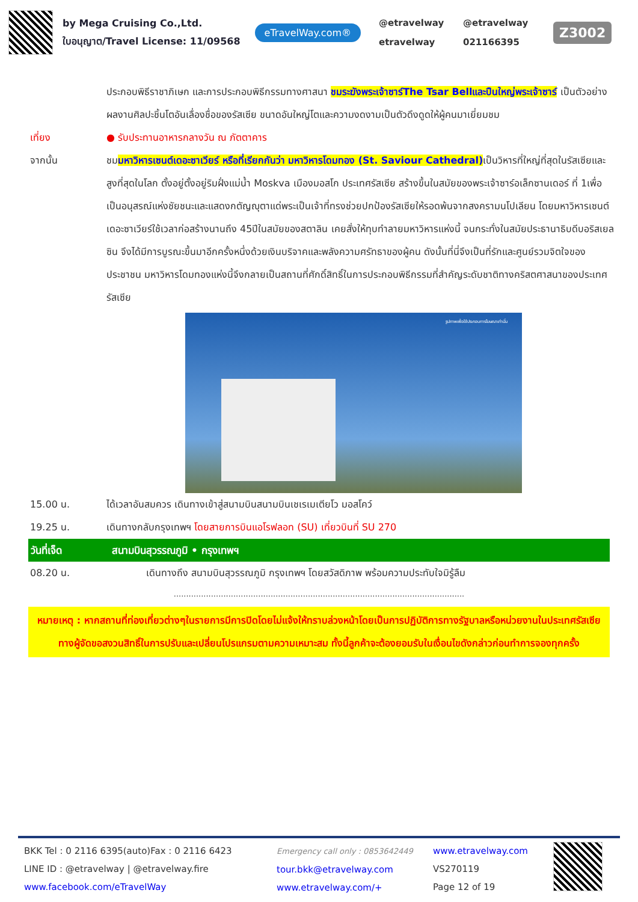by Mega Cruising Co.,Ltd.
ใบอนุญาต/Travel License: 11/09568
eTravelWay.com®
@etravelway @etravelway etravelway 021166395
Z3002
ประกอบพิธีราชาภิเษก และการประกอบพิธีกรรมทางศาสนา ชมระฆังพระเจ้าซาร์The Tsar Bellและปืนใหญ่พระเจ้าซาร์ เป็นตัวอย่างผลงานศิลปะชิ้นโตอันเลื่องชื่อของรัสเซีย ขนาดอันใหญ่โตและความงดงามเป็นตัวดึงดูดให้ผู้คนมาเยี่ยมชม
เที่ยง ● รับประทานอาหารกลางวัน ณ ภัตตาคาร
จากนั้น ชมมหาวิหารเซนต์เดอะซาเวียร์ หรือที่เรียกกันว่า มหาวิหารโดมทอง (St. Saviour Cathedral) เป็นวิหารที่ใหญ่ที่สุดในรัสเซียและสูงที่สุดในโลก ตั้งอยู่ตั้งอยู่ริมฝั่งแม่น้ำ Moskva เมืองมอสโก ประเทศรัสเซีย สร้างขึ้นในสมัยของพระเจ้าซาร์อเล็กซานเดอร์ ที่ 1เพื่อเป็นอนุสรณ์แห่งชัยชนะและแสดงกตัญญุตาแด่พระเป็นเจ้าที่ทรงช่วยปกป้องรัสเซียให้รอดพ้นจากสงครามนโปเลียน โดยมหาวิหารเซนต์เดอะซาเวียร์ใช้เวลาก่อสร้างนานถึง 45ปีในสมัยของสตาลิน เคยสั่งให้ทุบทำลายมหาวิหารแห่งนี้ จนกระทั่งในสมัยประธานาธิบดีบอริสเยลซิน จึงได้มีการบูรณะขึ้นมาอีกครั้งหนึ่งด้วยเงินบริจาคและพลังความศรัทธาของผู้คน ดังนั้นที่นี่จึงเป็นที่รักและศูนย์รวมจิตใจของประชาชน มหาวิหารโดมทองแห่งนี้จึงกลายเป็นสถานที่ศักดิ์สิทธิ์ในการประกอบพิธีกรรมที่สำคัญระดับชาติทางคริสตศาสนาของประเทศรัสเซีย
รูปภาพเพื่อใช้ประกอบการโฆษณาเท่านั้น
15.00 น. ได้เวลาอันสมควร เดินทางเข้าสู่สนามบินสนามบินเชเรเมเตียโว มอสโคว์
19.25 น. เดินทางกลับกรุงเทพฯ โดยสายการบินแอโรฟลอท (SU) เที่ยวบินที่ SU 270
วันที่เจ็ด สนามบินสุวรรณภูมิ • กรุงเทพฯ
08.20 น. เดินทางถึง สนามบินสุวรรณภูมิ กรุงเทพฯ โดยสวัสดิภาพ พร้อมความประทับใจมิรู้ลืม
.....................................................................................................................
หมายเหตุ : หากสถานที่ท่องเที่ยวต่างๆในรายการมีการปิดโดยไม่แจ้งให้ทราบล่วงหน้าโดยเป็นการปฏิบัติการทางรัฐบาลหรือหน่วยงานในประเทศรัสเซีย ทางผู้จัดขอสงวนสิทธิ์ในการปรับและเปลี่ยนโปรแกรมตามความเหมาะสม ทั้งนี้ลูกค้าจะต้องยอมรับในเงื่อนไขดังกล่าวก่อนทำการจองทุกครั้ง
BKK Tel : 0 2116 6395(auto)Fax : 0 2116 6423
LINE ID : @etravelway | @etravelway.fire
www.facebook.com/eTravelWay
Emergency call only : 0853642449
tour.bkk@etravelway.com
www.etravelway.com/+
www.etravelway.com
VS270119
Page 12 of 19